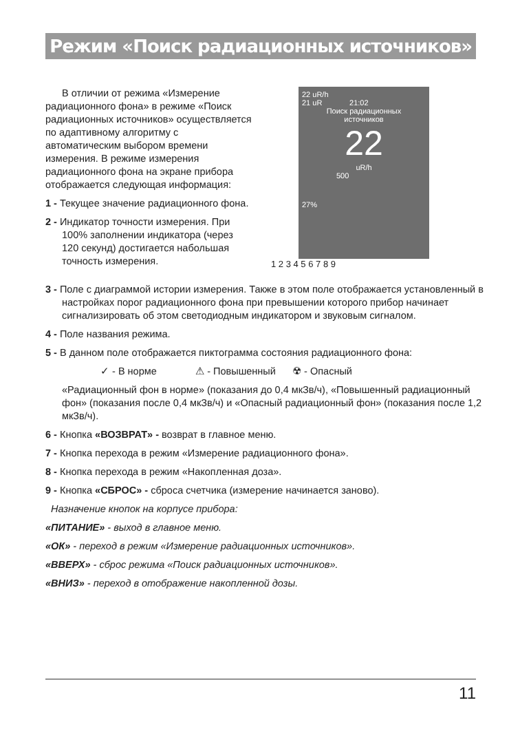Режим «Поиск радиационных источников»
В отличии от режима «Измерение радиационного фона» в режиме «Поиск радиационных источников» осуществляется по адаптивному алгоритму с автоматическим выбором времени измерения. В режиме измерения радиационного фона на экране прибора отображается следующая информация:
1 - Текущее значение радиационного фона.
2 - Индикатор точности измерения. При 100% заполнении индикатора (через 120 секунд) достигается набольшая точность измерения.
22 uR/h
21 uR 21:02
Поиск радиационных
источников
22
uR/h
500
27%
1 2 3 4 5 6 7 8 9
3 - Поле с диаграммой истории измерения. Также в этом поле отображается установленный в настройках порог радиационного фона при превышении которого прибор начинает сигнализировать об этом светодиодным индикатором и звуковым сигналом.
4 - Поле названия режима.
5 - В данном поле отображается пиктограмма состояния радиационного фона:
✓ - В норме ⚠ - Повышенный ☢ - Опасный
«Радиационный фон в норме» (показания до 0,4 мкЗв/ч), «Повышенный радиационный фон» (показания после 0,4 мкЗв/ч) и «Опасный радиационный фон» (показания после 1,2 мкЗв/ч).
6 - Кнопка «ВОЗВРАТ» - возврат в главное меню.
7 - Кнопка перехода в режим «Измерение радиационного фона».
8 - Кнопка перехода в режим «Накопленная доза».
9 - Кнопка «СБРОС» - сброса счетчика (измерение начинается заново).
Назначение кнопок на корпусе прибора:
«ПИТАНИЕ» - выход в главное меню.
«ОК» - переход в режим «Измерение радиационных источников».
«ВВЕРХ» - сброс режима «Поиск радиационных источников».
«ВНИЗ» - переход в отображение накопленной дозы.
11